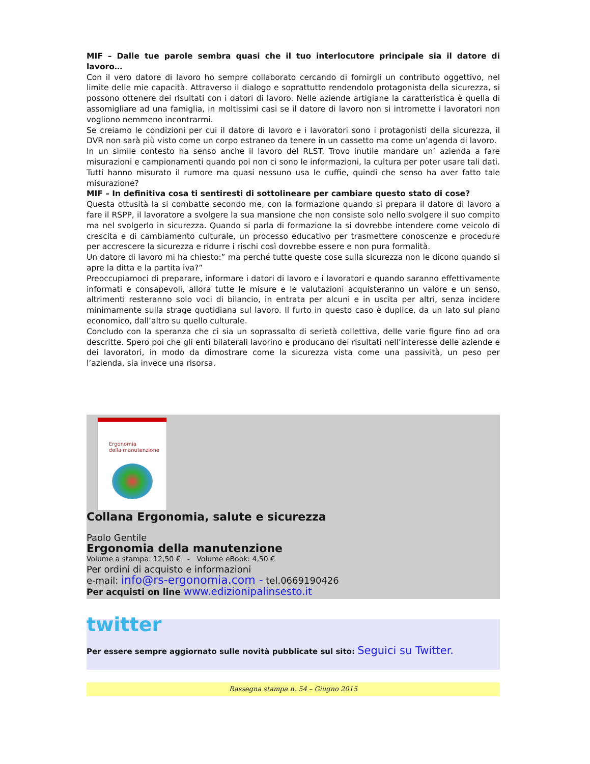MIF – Dalle tue parole sembra quasi che il tuo interlocutore principale sia il datore di lavoro…
Con il vero datore di lavoro ho sempre collaborato cercando di fornirgli un contributo oggettivo, nel limite delle mie capacità. Attraverso il dialogo e soprattutto rendendolo protagonista della sicurezza, si possono ottenere dei risultati con i datori di lavoro. Nelle aziende artigiane la caratteristica è quella di assomigliare ad una famiglia, in moltissimi casi se il datore di lavoro non si intromette i lavoratori non vogliono nemmeno incontrarmi.
Se creiamo le condizioni per cui il datore di lavoro e i lavoratori sono i protagonisti della sicurezza, il DVR non sarà più visto come un corpo estraneo da tenere in un cassetto ma come un’agenda di lavoro.
In un simile contesto ha senso anche il lavoro del RLST. Trovo inutile mandare un’ azienda a fare misurazioni e campionamenti quando poi non ci sono le informazioni, la cultura per poter usare tali dati. Tutti hanno misurato il rumore ma quasi nessuno usa le cuffie, quindi che senso ha aver fatto tale misurazione?
MIF – In definitiva cosa ti sentiresti di sottolineare per cambiare questo stato di cose?
Questa ottusità la si combatte secondo me, con la formazione quando si prepara il datore di lavoro a fare il RSPP, il lavoratore a svolgere la sua mansione che non consiste solo nello svolgere il suo compito ma nel svolgerlo in sicurezza. Quando si parla di formazione la si dovrebbe intendere come veicolo di crescita e di cambiamento culturale, un processo educativo per trasmettere conoscenze e procedure per accrescere la sicurezza e ridurre i rischi così dovrebbe essere e non pura formalità.
Un datore di lavoro mi ha chiesto:” ma perché tutte queste cose sulla sicurezza non le dicono quando si apre la ditta e la partita iva?”
Preoccupiamoci di preparare, informare i datori di lavoro e i lavoratori e quando saranno effettivamente informati e consapevoli, allora tutte le misure e le valutazioni acquisteranno un valore e un senso, altrimenti resteranno solo voci di bilancio, in entrata per alcuni e in uscita per altri, senza incidere minimamente sulla strage quotidiana sul lavoro. Il furto in questo caso è duplice, da un lato sul piano economico, dall’altro su quello culturale.
Concludo con la speranza che ci sia un soprassalto di serietà collettiva, delle varie figure fino ad ora descritte. Spero poi che gli enti bilaterali lavorino e producano dei risultati nell’interesse delle aziende e dei lavoratori, in modo da dimostrare come la sicurezza vista come una passività, un peso per l’azienda, sia invece una risorsa.
Ergonomia
della manutenzione
Collana Ergonomia, salute e sicurezza
Paolo Gentile
Ergonomia della manutenzione
Volume a stampa: 12,50 € - Volume eBook: 4,50 €
Per ordini di acquisto e informazioni
e-mail: info@rs-ergonomia.com - tel.0669190426
Per acquisti on line www.edizionipalinsesto.it
twitter
Per essere sempre aggiornato sulle novità pubblicate sul sito: Seguici su Twitter.
Rassegna stampa n. 54 – Giugno 2015